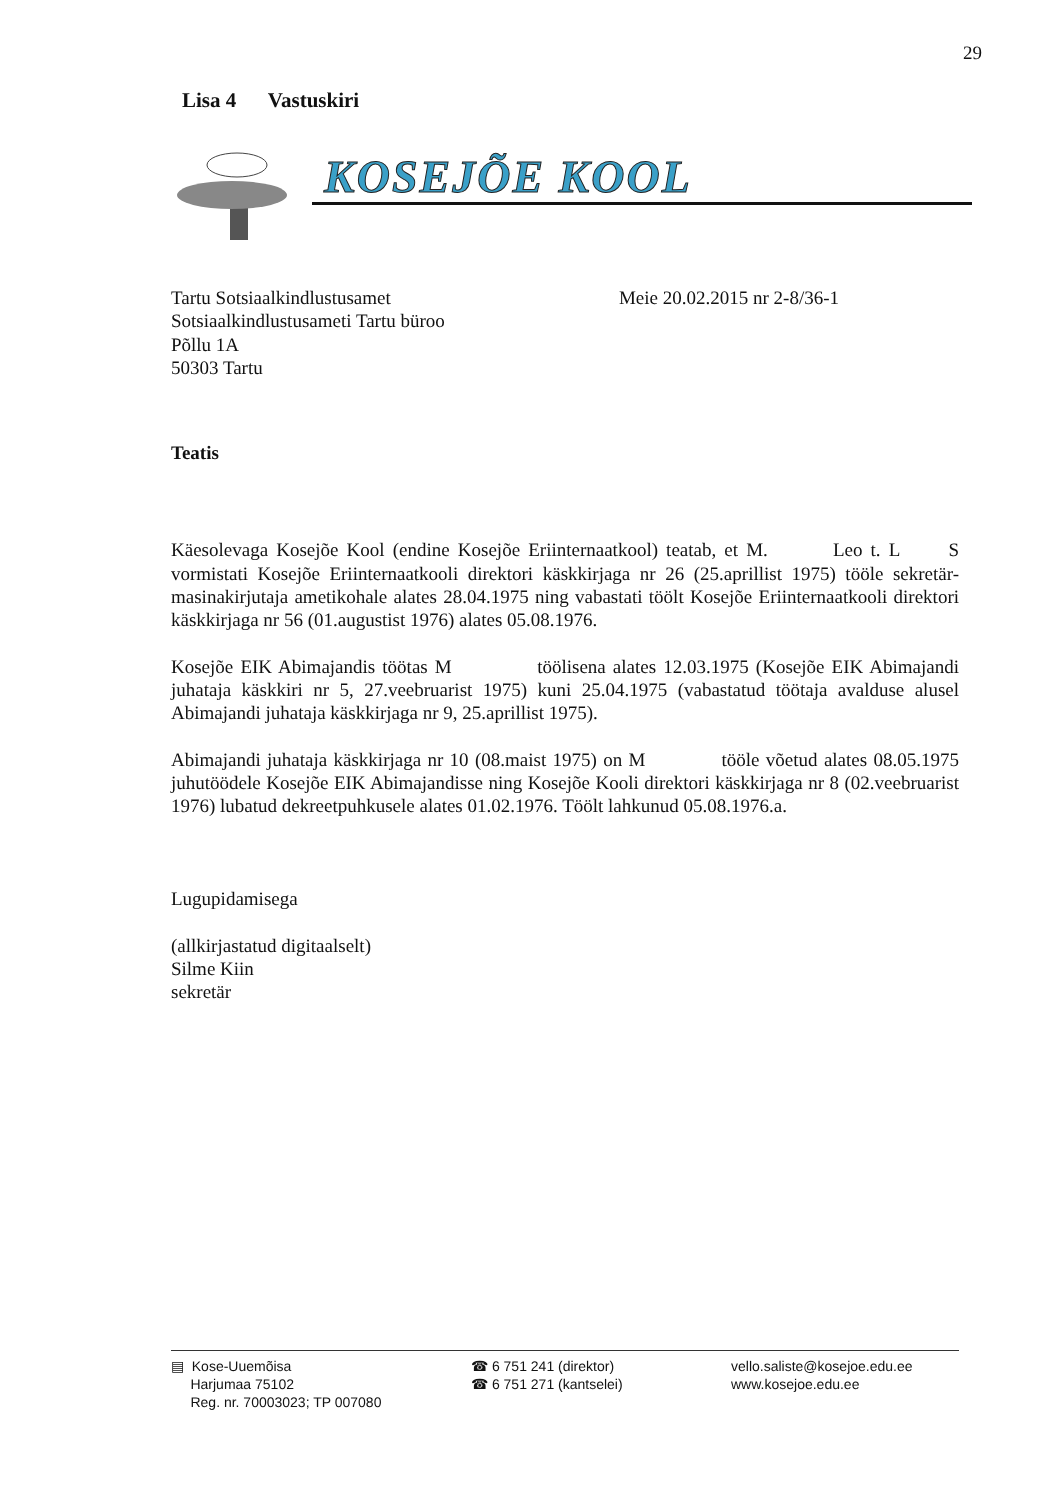29
Lisa 4 Vastuskiri
KOSEJÕE KOOL
Tartu Sotsiaalkindlustusamet
Sotsiaalkindlustusameti Tartu büroo
Põllu 1A
50303 Tartu
Meie 20.02.2015 nr 2-8/36-1
Teatis
Käesolevaga Kosejõe Kool (endine Kosejõe Eriinternaatkool) teatab, et M. Leo t. L S vormistati Kosejõe Eriinternaatkooli direktori käskkirjaga nr 26 (25.aprillist 1975) tööle sekretär-masinakirjutaja ametikohale alates 28.04.1975 ning vabastati töölt Kosejõe Eriinternaatkooli direktori käskkirjaga nr 56 (01.augustist 1976) alates 05.08.1976.
Kosejõe EIK Abimajandis töötas M töölisena alates 12.03.1975 (Kosejõe EIK Abimajandi juhataja käskkiri nr 5, 27.veebruarist 1975) kuni 25.04.1975 (vabastatud töötaja avalduse alusel Abimajandi juhataja käskkirjaga nr 9, 25.aprillist 1975).
Abimajandi juhataja käskkirjaga nr 10 (08.maist 1975) on M tööle võetud alates 08.05.1975 juhutöödele Kosejõe EIK Abimajandisse ning Kosejõe Kooli direktori käskkirjaga nr 8 (02.veebruarist 1976) lubatud dekreetpuhkusele alates 01.02.1976. Töölt lahkunud 05.08.1976.a.
Lugupidamisega
(allkirjastatud digitaalselt)
Silme Kiin
sekretär
▤ Kose-Uuemõisa
Harjumaa 75102
Reg. nr. 70003023; TP 007080
☎ 6 751 241 (direktor)
☎ 6 751 271 (kantselei)
vello.saliste@kosejoe.edu.ee
www.kosejoe.edu.ee